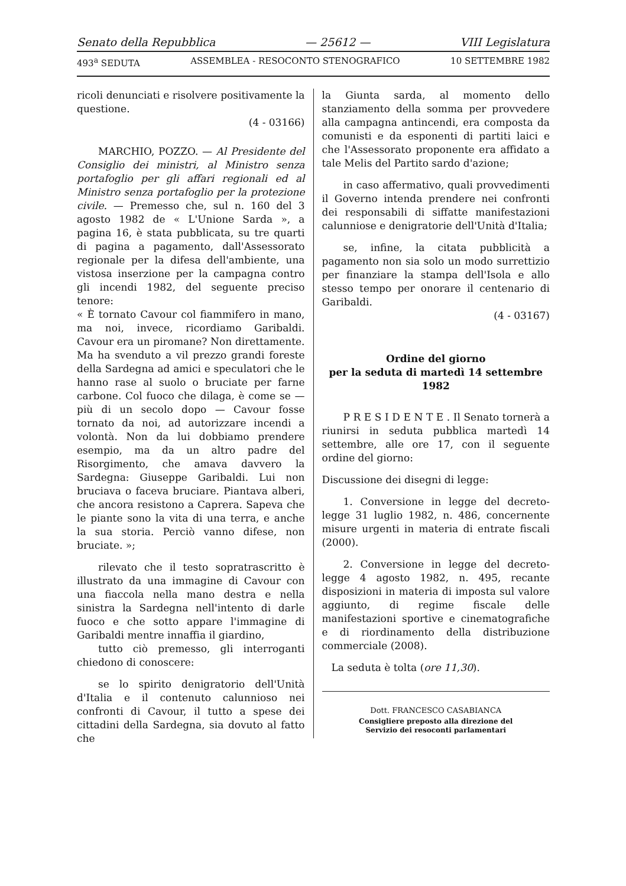Senato della Repubblica — 25612 — VIII Legislatura
493<sup>a</sup> SEDUTA ASSEMBLEA - RESOCONTO STENOGRAFICO 10 SETTEMBRE 1982
ricoli denunciati e risolvere positivamente la questione.
(4 - 03166)
MARCHIO, POZZO. — Al Presidente del Consiglio dei ministri, al Ministro senza portafoglio per gli affari regionali ed al Ministro senza portafoglio per la protezione civile. — Premesso che, sul n. 160 del 3 agosto 1982 de « L'Unione Sarda », a pagina 16, è stata pubblicata, su tre quarti di pagina a pagamento, dall'Assessorato regionale per la difesa dell'ambiente, una vistosa inserzione per la campagna contro gli incendi 1982, del seguente preciso tenore:
« È tornato Cavour col fiammifero in mano, ma noi, invece, ricordiamo Garibaldi. Cavour era un piromane? Non direttamente. Ma ha svenduto a vil prezzo grandi foreste della Sardegna ad amici e speculatori che le hanno rase al suolo o bruciate per farne carbone. Col fuoco che dilaga, è come se — più di un secolo dopo — Cavour fosse tornato da noi, ad autorizzare incendi a volontà. Non da lui dobbiamo prendere esempio, ma da un altro padre del Risorgimento, che amava davvero la Sardegna: Giuseppe Garibaldi. Lui non bruciava o faceva bruciare. Piantava alberi, che ancora resistono a Caprera. Sapeva che le piante sono la vita di una terra, e anche la sua storia. Perciò vanno difese, non bruciate. »;
rilevato che il testo sopratrascritto è illustrato da una immagine di Cavour con una fiaccola nella mano destra e nella sinistra la Sardegna nell'intento di darle fuoco e che sotto appare l'immagine di Garibaldi mentre innaffia il giardino,
tutto ciò premesso, gli interroganti chiedono di conoscere:
se lo spirito denigratorio dell'Unità d'Italia e il contenuto calunnioso nei confronti di Cavour, il tutto a spese dei cittadini della Sardegna, sia dovuto al fatto che
la Giunta sarda, al momento dello stanziamento della somma per provvedere alla campagna antincendi, era composta da comunisti e da esponenti di partiti laici e che l'Assessorato proponente era affidato a tale Melis del Partito sardo d'azione;
in caso affermativo, quali provvedimenti il Governo intenda prendere nei confronti dei responsabili di siffatte manifestazioni calunniose e denigratorie dell'Unità d'Italia;
se, infine, la citata pubblicità a pagamento non sia solo un modo surrettizio per finanziare la stampa dell'Isola e allo stesso tempo per onorare il centenario di Garibaldi.
(4 - 03167)
Ordine del giorno
per la seduta di martedì 14 settembre 1982
P R E S I D E N T E . Il Senato tornerà a riunirsi in seduta pubblica martedì 14 settembre, alle ore 17, con il seguente ordine del giorno:
Discussione dei disegni di legge:
1. Conversione in legge del decreto-legge 31 luglio 1982, n. 486, concernente misure urgenti in materia di entrate fiscali (2000).
2. Conversione in legge del decreto-legge 4 agosto 1982, n. 495, recante disposizioni in materia di imposta sul valore aggiunto, di regime fiscale delle manifestazioni sportive e cinematografiche e di riordinamento della distribuzione commerciale (2008).
La seduta è tolta (ore 11,30).
Dott. FRANCESCO CASABIANCA
Consigliere preposto alla direzione del
Servizio dei resoconti parlamentari